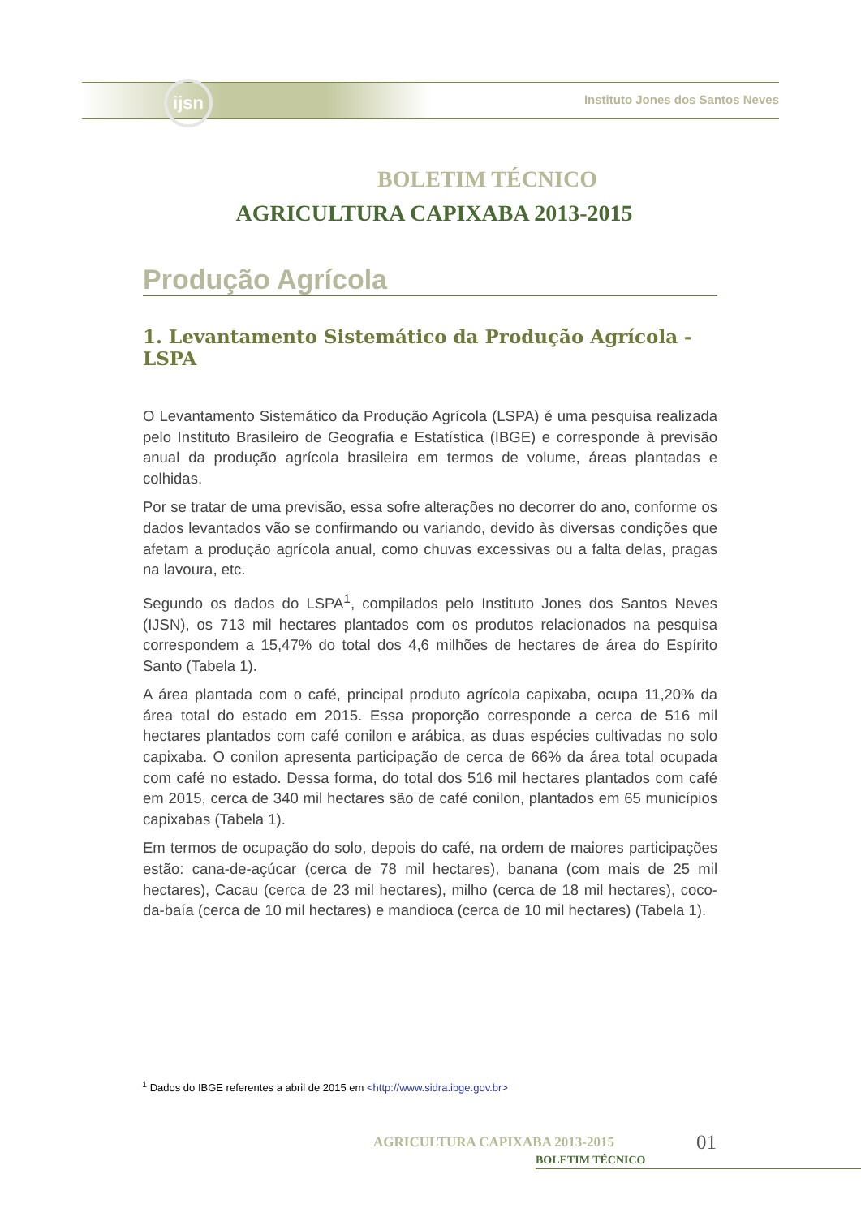ijsn
Instituto Jones dos Santos Neves
BOLETIM TÉCNICO
AGRICULTURA CAPIXABA 2013-2015
Produção Agrícola
1. Levantamento Sistemático da Produção Agrícola - LSPA
O Levantamento Sistemático da Produção Agrícola (LSPA) é uma pesquisa realizada pelo Instituto Brasileiro de Geografia e Estatística (IBGE) e corresponde à previsão anual da produção agrícola brasileira em termos de volume, áreas plantadas e colhidas.
Por se tratar de uma previsão, essa sofre alterações no decorrer do ano, conforme os dados levantados vão se confirmando ou variando, devido às diversas condições que afetam a produção agrícola anual, como chuvas excessivas ou a falta delas, pragas na lavoura, etc.
Segundo os dados do LSPA<sup>1</sup>, compilados pelo Instituto Jones dos Santos Neves (IJSN), os 713 mil hectares plantados com os produtos relacionados na pesquisa correspondem a 15,47% do total dos 4,6 milhões de hectares de área do Espírito Santo (Tabela 1).
A área plantada com o café, principal produto agrícola capixaba, ocupa 11,20% da área total do estado em 2015. Essa proporção corresponde a cerca de 516 mil hectares plantados com café conilon e arábica, as duas espécies cultivadas no solo capixaba. O conilon apresenta participação de cerca de 66% da área total ocupada com café no estado. Dessa forma, do total dos 516 mil hectares plantados com café em 2015, cerca de 340 mil hectares são de café conilon, plantados em 65 municípios capixabas (Tabela 1).
Em termos de ocupação do solo, depois do café, na ordem de maiores participações estão: cana-de-açúcar (cerca de 78 mil hectares), banana (com mais de 25 mil hectares), Cacau (cerca de 23 mil hectares), milho (cerca de 18 mil hectares), coco-da-baía (cerca de 10 mil hectares) e mandioca (cerca de 10 mil hectares) (Tabela 1).
<sup>1</sup> Dados do IBGE referentes a abril de 2015 em <http://www.sidra.ibge.gov.br>
AGRICULTURA CAPIXABA 2013-2015
BOLETIM TÉCNICO
01